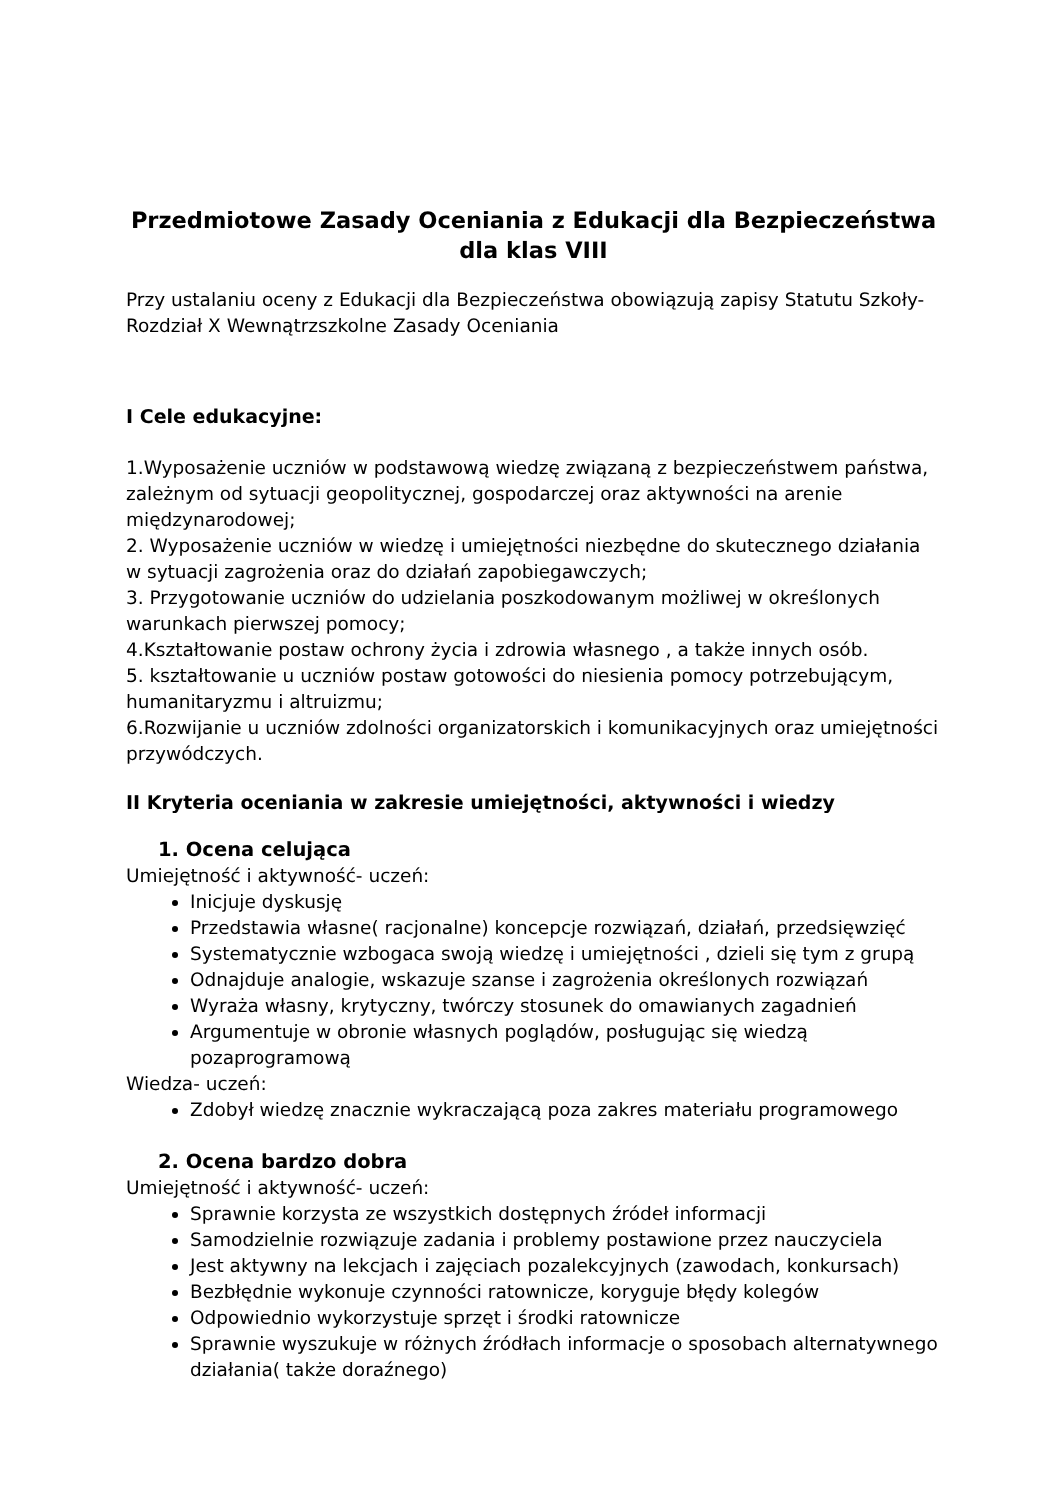Przedmiotowe Zasady Oceniania z Edukacji dla Bezpieczeństwa
dla klas VIII
Przy ustalaniu oceny z Edukacji dla Bezpieczeństwa obowiązują zapisy Statutu Szkoły- Rozdział X Wewnątrzszkolne Zasady Oceniania
I Cele edukacyjne:
1.Wyposażenie uczniów w podstawową wiedzę związaną z bezpieczeństwem państwa, zależnym od sytuacji geopolitycznej, gospodarczej oraz aktywności na arenie międzynarodowej;
2. Wyposażenie uczniów w wiedzę i umiejętności niezbędne do skutecznego działania w sytuacji zagrożenia oraz do działań zapobiegawczych;
3. Przygotowanie uczniów do udzielania poszkodowanym możliwej w określonych warunkach pierwszej pomocy;
4.Kształtowanie postaw ochrony życia i zdrowia własnego , a także innych osób.
5. kształtowanie u uczniów postaw gotowości do niesienia pomocy potrzebującym, humanitaryzmu i altruizmu;
6.Rozwijanie u uczniów zdolności organizatorskich i komunikacyjnych oraz umiejętności przywódczych.
II Kryteria oceniania w zakresie umiejętności, aktywności i wiedzy
1. Ocena celująca
Umiejętność i aktywność- uczeń:
Inicjuje dyskusję
Przedstawia własne( racjonalne) koncepcje rozwiązań, działań, przedsięwzięć
Systematycznie wzbogaca swoją wiedzę i umiejętności , dzieli się tym z grupą
Odnajduje analogie, wskazuje szanse i zagrożenia określonych rozwiązań
Wyraża własny, krytyczny, twórczy stosunek do omawianych zagadnień
Argumentuje w obronie własnych poglądów, posługując się wiedzą pozaprogramową
Wiedza- uczeń:
Zdobył wiedzę znacznie wykraczającą poza zakres materiału programowego
2. Ocena bardzo dobra
Umiejętność i aktywność- uczeń:
Sprawnie korzysta ze wszystkich dostępnych źródeł informacji
Samodzielnie rozwiązuje zadania i problemy postawione przez nauczyciela
Jest aktywny na lekcjach i zajęciach pozalekcyjnych (zawodach, konkursach)
Bezbłędnie wykonuje czynności ratownicze, koryguje błędy kolegów
Odpowiednio wykorzystuje sprzęt i środki ratownicze
Sprawnie wyszukuje w różnych źródłach informacje o sposobach alternatywnego działania( także doraźnego)